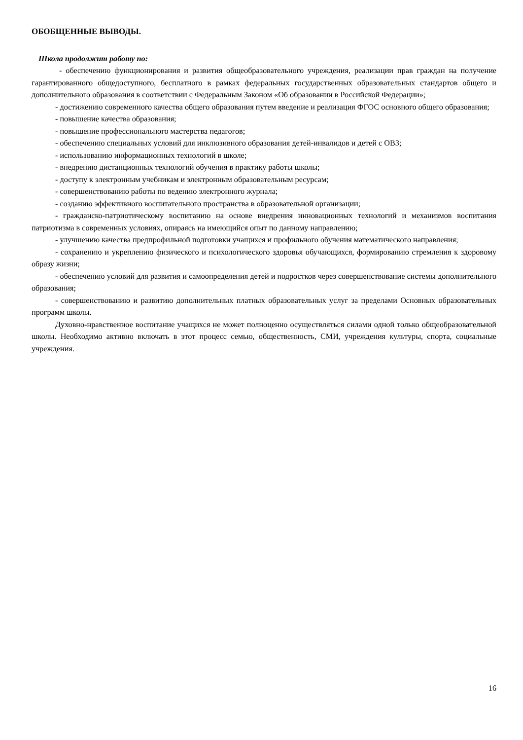ОБОБЩЕННЫЕ ВЫВОДЫ.
Школа продолжит работу по:
- обеспечению функционирования и развития общеобразовательного учреждения, реализации прав граждан на получение гарантированного общедоступного, бесплатного в рамках федеральных государственных образовательных стандартов общего и дополнительного образования в соответствии с Федеральным Законом «Об образовании в Российской Федерации»;
- достижению современного качества общего образования путем введение и реализация ФГОС основного общего образования;
- повышение качества образования;
- повышение профессионального мастерства педагогов;
- обеспечению специальных условий для инклюзивного образования детей-инвалидов и детей с ОВЗ;
- использованию информационных технологий в школе;
- внедрению дистанционных технологий обучения в практику работы школы;
- доступу к электронным учебникам и электронным образовательным ресурсам;
- совершенствованию работы по ведению электронного журнала;
- созданию эффективного воспитательного пространства в образовательной организации;
- гражданско-патриотическому воспитанию на основе внедрения инновационных технологий и механизмов воспитания патриотизма в современных условиях, опираясь на имеющийся опыт по данному направлению;
- улучшению качества предпрофильной подготовки учащихся и профильного обучения математического направления;
- сохранению и укреплению физического и психологического здоровья обучающихся, формированию стремления к здоровому образу жизни;
- обеспечению условий для развития и самоопределения детей и подростков через совершенствование системы дополнительного образования;
- совершенствованию и развитию дополнительных платных образовательных услуг за пределами Основных образовательных программ школы.
Духовно-нравственное воспитание учащихся не может полноценно осуществляться силами одной только общеобразовательной школы. Необходимо активно включать в этот процесс семью, общественность, СМИ, учреждения культуры, спорта, социальные учреждения.
16